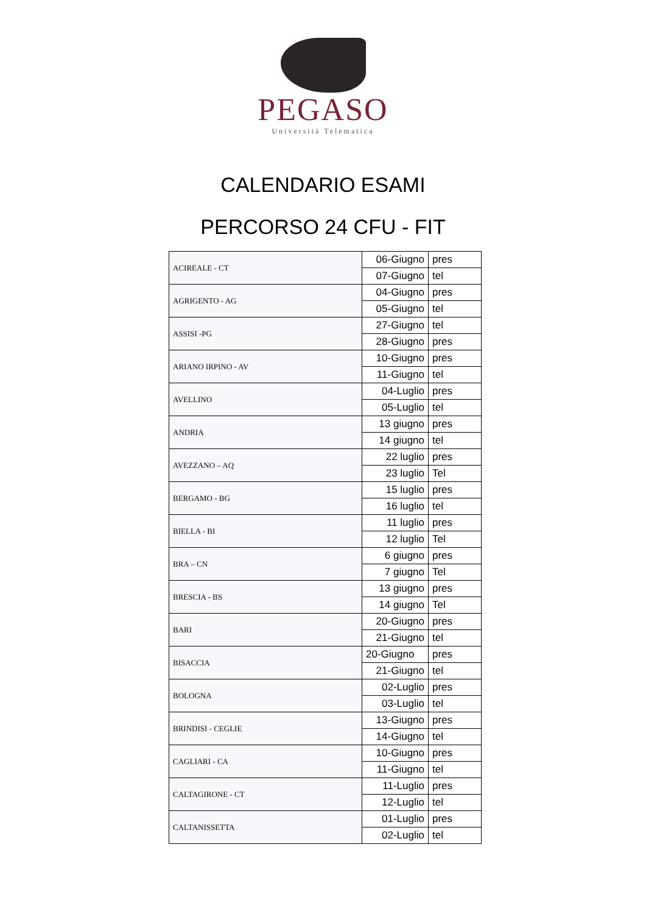PEGASO
Università Telematica
CALENDARIO ESAMI
PERCORSO 24 CFU - FIT
| ACIREALE - CT | 06-Giugno | pres |
| | 07-Giugno | tel |
| AGRIGENTO - AG | 04-Giugno | pres |
| | 05-Giugno | tel |
| ASSISI -PG | 27-Giugno | tel |
| | 28-Giugno | pres |
| ARIANO IRPINO - AV | 10-Giugno | pres |
| | 11-Giugno | tel |
| AVELLINO | 04-Luglio | pres |
| | 05-Luglio | tel |
| ANDRIA | 13 giugno | pres |
| | 14 giugno | tel |
| AVEZZANO – AQ | 22 luglio | pres |
| | 23 luglio | Tel |
| BERGAMO - BG | 15 luglio | pres |
| | 16 luglio | tel |
| BIELLA - BI | 11 luglio | pres |
| | 12 luglio | Tel |
| BRA – CN | 6 giugno | pres |
| | 7 giugno | Tel |
| BRESCIA - BS | 13 giugno | pres |
| | 14 giugno | Tel |
| BARI | 20-Giugno | pres |
| | 21-Giugno | tel |
| BISACCIA | 20-Giugno | pres |
| | 21-Giugno | tel |
| BOLOGNA | 02-Luglio | pres |
| | 03-Luglio | tel |
| BRINDISI - CEGLIE | 13-Giugno | pres |
| | 14-Giugno | tel |
| CAGLIARI - CA | 10-Giugno | pres |
| | 11-Giugno | tel |
| CALTAGIRONE - CT | 11-Luglio | pres |
| | 12-Luglio | tel |
| CALTANISSETTA | 01-Luglio | pres |
| | 02-Luglio | tel |